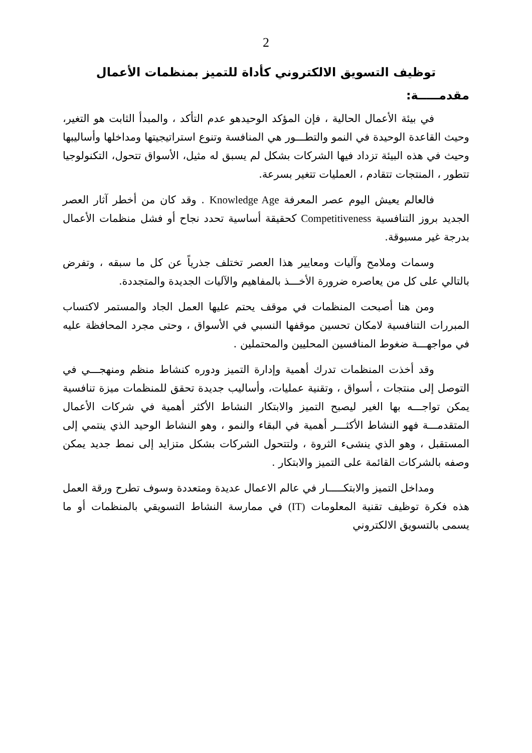2
توظيف التسويق الالكتروني كأداة للتميز بمنظمات الأعمال
مقدمـــــة:
في بيئة الأعمال الحالية ، فإن المؤكد الوحيدهو عدم التأكد ، والمبدأ الثابت هو التغير، وحيث القاعدة الوحيدة في النمو والتطـــور هي المنافسة وتنوع استراتيجيتها ومداخلها وأساليبها وحيث في هذه البيئة تزداد فيها الشركات بشكل لم يسبق له مثيل، الأسواق تتحول، التكنولوجيا تتطور ، المنتجات تتقادم ، العمليات تتغير بسرعة.
فالعالم يعيش اليوم عصر المعرفة Knowledge Age . وقد كان من أخطر آثار العصر الجديد بروز التنافسية Competitiveness كحقيقة أساسية تحدد نجاح أو فشل منظمات الأعمال بدرجة غير مسبوقة.
وسمات وملامح وآليات ومعايير هذا العصر تختلف جذرياً عن كل ما سبقه ، وتفرض بالتالي على كل من يعاصره ضرورة الأخـــذ بالمفاهيم والآليات الجديدة والمتجددة.
ومن هنا أصبحت المنظمات في موقف يحتم عليها العمل الجاد والمستمر لاكتساب المبررات التنافسية لامكان تحسين موقفها النسبي في الأسواق ، وحتى مجرد المحافظة عليه في مواجهـــة ضغوط المنافسين المحليين والمحتملين .
وقد أخذت المنظمات تدرك أهمية وإدارة التميز ودوره كنشاط منظم ومنهجـــي في التوصل إلى منتجات ، أسواق ، وتقنية عمليات، وأساليب جديدة تحقق للمنظمات ميزة تنافسية يمكن تواجـــه بها الغير ليصبح التميز والابتكار النشاط الأكثر أهمية في شركات الأعمال المتقدمـــة فهو النشاط الأكثـــر أهمية في البقاء والنمو ، وهو النشاط الوحيد الذي ينتمي إلى المستقبل ، وهو الذي ينشىء الثروة ، ولتتحول الشركات بشكل متزايد إلى نمط جديد يمكن وصفه بالشركات القائمة على التميز والابتكار .
ومداخل التميز والابتكـــــار في عالم الاعمال عديدة ومتعددة وسوف تطرح ورقة العمل هذه فكرة توظيف تقنية المعلومات (IT) في ممارسة النشاط التسويقي بالمنظمات أو ما يسمى بالتسويق الالكتروني